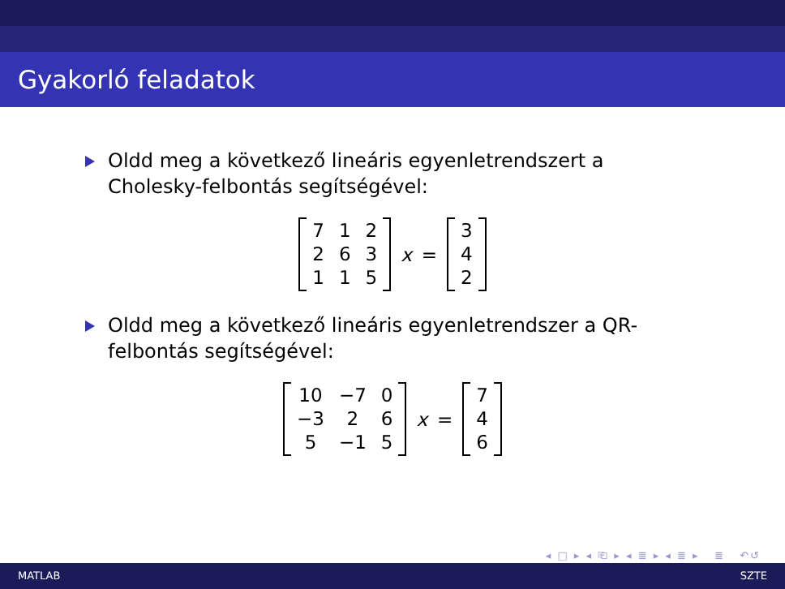Gyakorló feladatok
Oldd meg a következő lineáris egyenletrendszert a Cholesky-felbontás segítségével:
| 7 | 1 | 2 |
| 2 | 6 | 3 |
| 1 | 1 | 5 |
x =
| 3 |
| 4 |
| 2 |
Oldd meg a következő lineáris egyenletrendszer a QR-felbontás segítségével:
| 10 | −7 | 0 |
| −3 | 2 | 6 |
| 5 | −1 | 5 |
x =
| 7 |
| 4 |
| 6 |
◂ □ ▸ ◂ ⎗ ▸ ◂ ≣ ▸ ◂ ≣ ▸ ≣ ↶↺
MATLAB SZTE